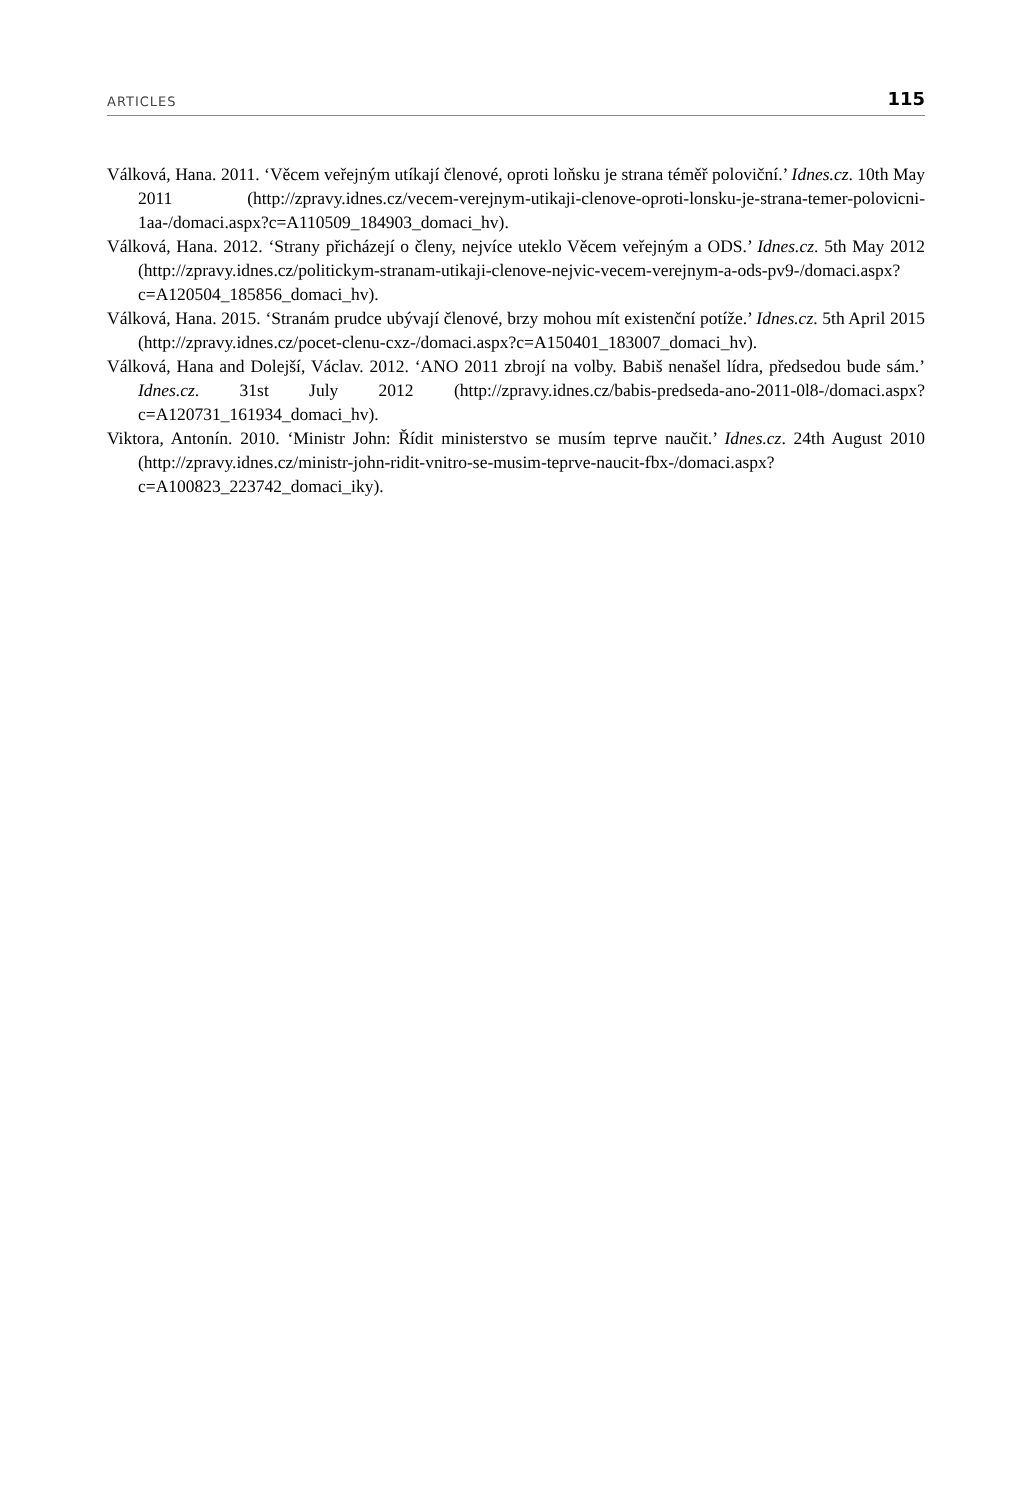ARTICLES 115
Válková, Hana. 2011. ‘Věcem veřejným utíkají členové, oproti loňsku je strana téměř poloviční.’ Idnes.cz. 10th May 2011 (http://zpravy.idnes.cz/vecem-verejnym-utikaji-clenove-oproti-lonsku-je-strana-temer-polovicni-1aa-/domaci.aspx?c=A110509_184903_domaci_hv).
Válková, Hana. 2012. ‘Strany přicházejí o členy, nejvíce uteklo Věcem veřejným a ODS.’ Idnes.cz. 5th May 2012 (http://zpravy.idnes.cz/politickym-stranam-utikaji-clenove-nejvic-vecem-verejnym-a-ods-pv9-/domaci.aspx?c=A120504_185856_domaci_hv).
Válková, Hana. 2015. ‘Stranám prudce ubývají členové, brzy mohou mít existenční potíže.’ Idnes.cz. 5th April 2015 (http://zpravy.idnes.cz/pocet-clenu-cxz-/domaci.aspx?c=A150401_183007_domaci_hv).
Válková, Hana and Dolejší, Václav. 2012. ‘ANO 2011 zbrojí na volby. Babiš nenašel lídra, předsedou bude sám.’ Idnes.cz. 31st July 2012 (http://zpravy.idnes.cz/babis-predseda-ano-2011-0l8-/domaci.aspx?c=A120731_161934_domaci_hv).
Viktora, Antonín. 2010. ‘Ministr John: Řídit ministerstvo se musím teprve naučit.’ Idnes.cz. 24th August 2010 (http://zpravy.idnes.cz/ministr-john-ridit-vnitro-se-musim-teprve-naucit-fbx-/domaci.aspx?c=A100823_223742_domaci_iky).